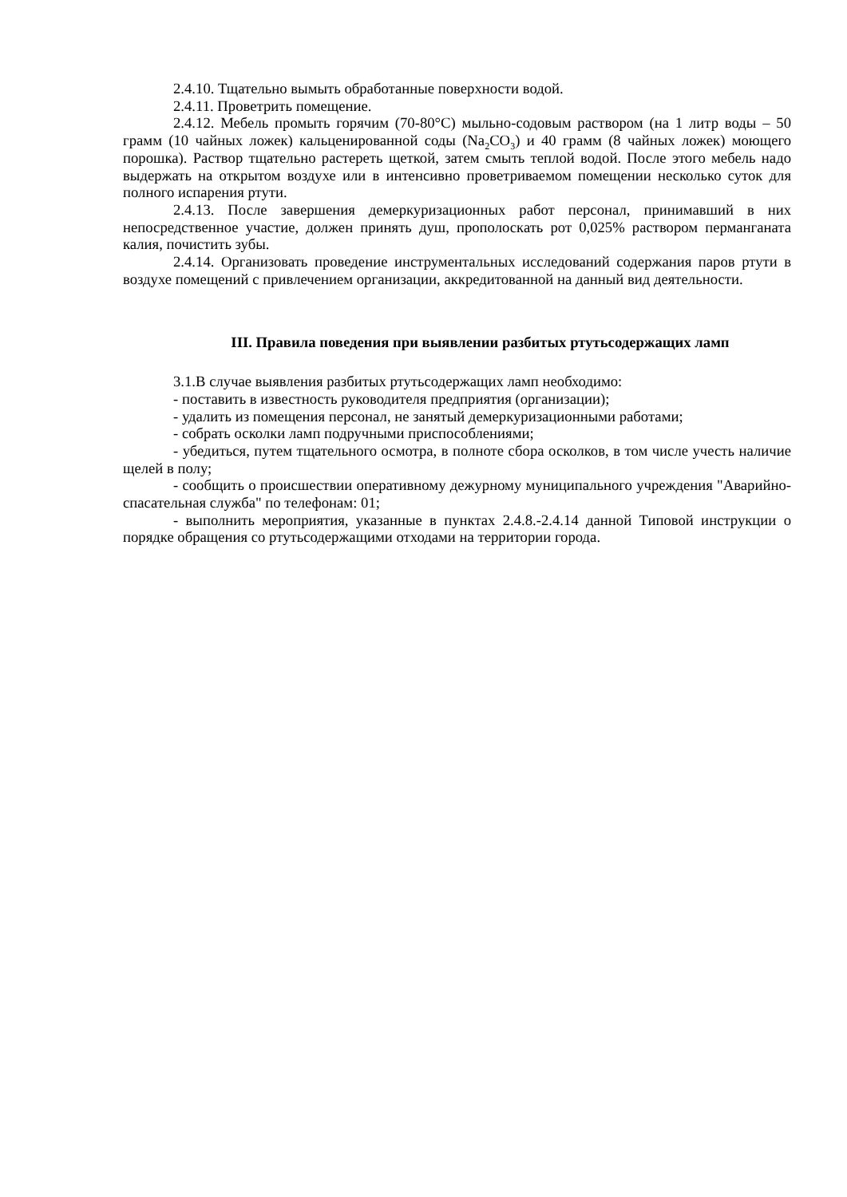2.4.10. Тщательно вымыть обработанные поверхности водой.
2.4.11. Проветрить помещение.
2.4.12. Мебель промыть горячим (70-80°С) мыльно-содовым раствором (на 1 литр воды – 50 грамм (10 чайных ложек) кальценированной соды (Na<sub>2</sub>CO<sub>3</sub>) и 40 грамм (8 чайных ложек) моющего порошка). Раствор тщательно растереть щеткой, затем смыть теплой водой. После этого мебель надо выдержать на открытом воздухе или в интенсивно проветриваемом помещении несколько суток для полного испарения ртути.
2.4.13. После завершения демеркуризационных работ персонал, принимавший в них непосредственное участие, должен принять душ, прополоскать рот 0,025% раствором перманганата калия, почистить зубы.
2.4.14. Организовать проведение инструментальных исследований содержания паров ртути в воздухе помещений с привлечением организации, аккредитованной на данный вид деятельности.
III. Правила поведения при выявлении разбитых ртутьсодержащих ламп
3.1.В случае выявления разбитых ртутьсодержащих ламп необходимо:
- поставить в известность руководителя предприятия (организации);
- удалить из помещения персонал, не занятый демеркуризационными работами;
- собрать осколки ламп подручными приспособлениями;
- убедиться, путем тщательного осмотра, в полноте сбора осколков, в том числе учесть наличие щелей в полу;
- сообщить о происшествии оперативному дежурному муниципального учреждения "Аварийно-спасательная служба" по телефонам: 01;
- выполнить мероприятия, указанные в пунктах 2.4.8.-2.4.14 данной Типовой инструкции о порядке обращения со ртутьсодержащими отходами на территории города.